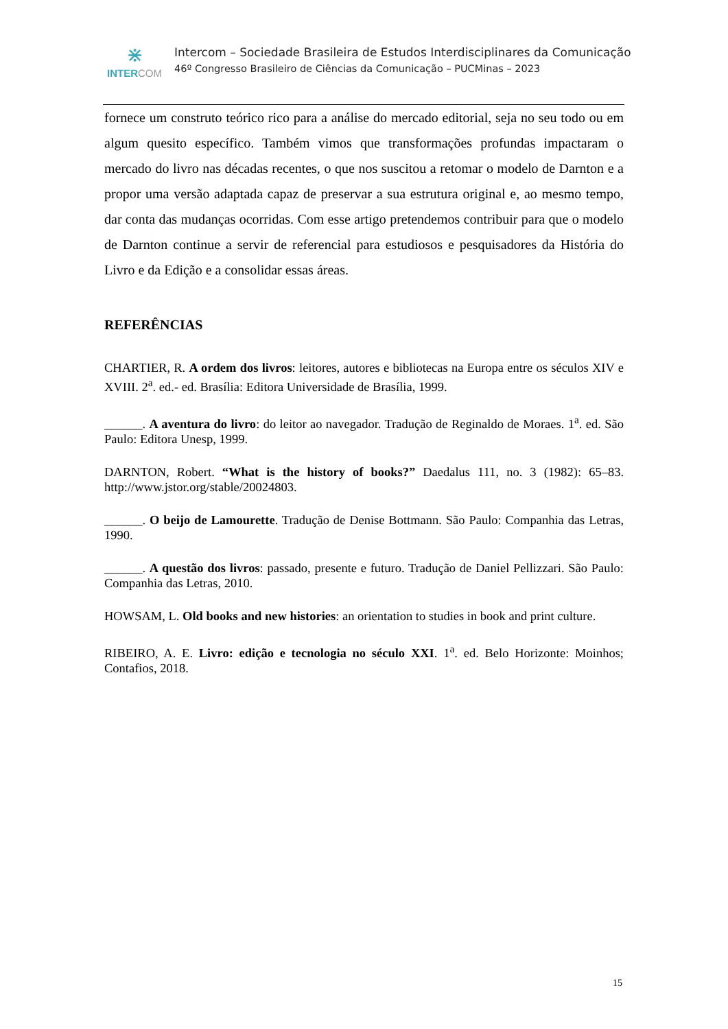⋇
INTER COM
Intercom – Sociedade Brasileira de Estudos Interdisciplinares da Comunicação
46º Congresso Brasileiro de Ciências da Comunicação – PUCMinas – 2023
fornece um construto teórico rico para a análise do mercado editorial, seja no seu todo ou em algum quesito específico. Também vimos que transformações profundas impactaram o mercado do livro nas décadas recentes, o que nos suscitou a retomar o modelo de Darnton e a propor uma versão adaptada capaz de preservar a sua estrutura original e, ao mesmo tempo, dar conta das mudanças ocorridas. Com esse artigo pretendemos contribuir para que o modelo de Darnton continue a servir de referencial para estudiosos e pesquisadores da História do Livro e da Edição e a consolidar essas áreas.
REFERÊNCIAS
CHARTIER, R. A ordem dos livros: leitores, autores e bibliotecas na Europa entre os séculos XIV e XVIII. 2<sup>a</sup>. ed.- ed. Brasília: Editora Universidade de Brasília, 1999.
______. A aventura do livro: do leitor ao navegador. Tradução de Reginaldo de Moraes. 1<sup>a</sup>. ed. São Paulo: Editora Unesp, 1999.
DARNTON, Robert. “What is the history of books?” Daedalus 111, no. 3 (1982): 65–83. http://www.jstor.org/stable/20024803.
______. O beijo de Lamourette. Tradução de Denise Bottmann. São Paulo: Companhia das Letras, 1990.
______. A questão dos livros: passado, presente e futuro. Tradução de Daniel Pellizzari. São Paulo: Companhia das Letras, 2010.
HOWSAM, L. Old books and new histories: an orientation to studies in book and print culture.
RIBEIRO, A. E. Livro: edição e tecnologia no século XXI. 1<sup>a</sup>. ed. Belo Horizonte: Moinhos; Contafios, 2018.
15